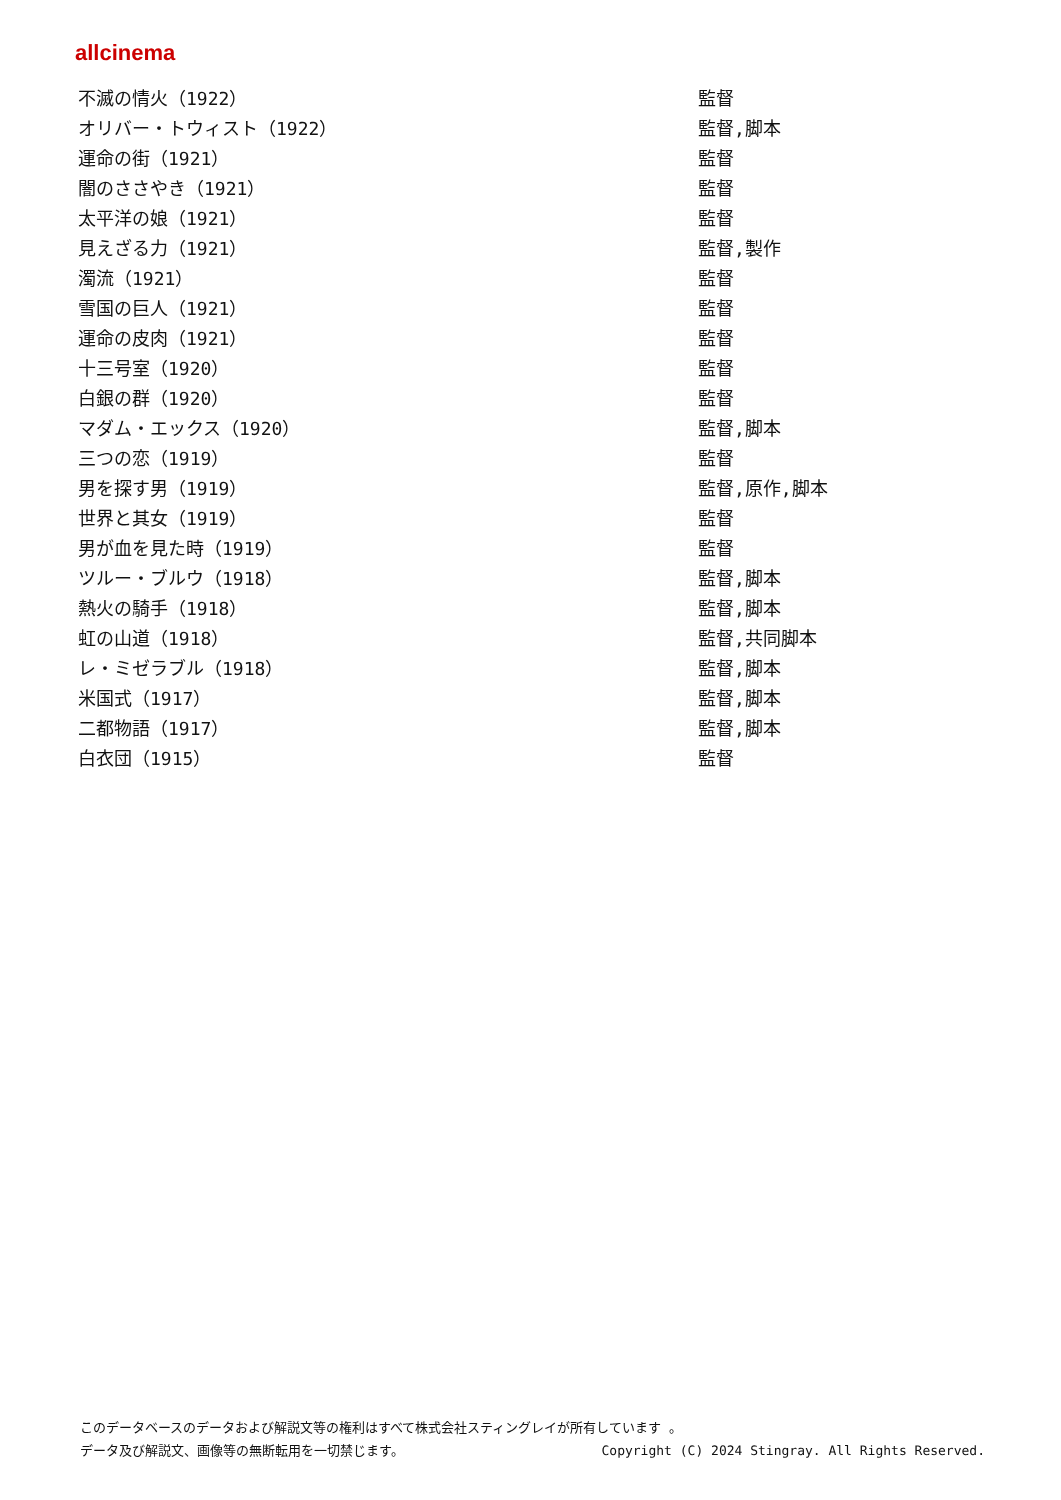allcinema
| 不滅の情火（1922） | 監督 |
| オリバー・トウィスト（1922） | 監督,脚本 |
| 運命の街（1921） | 監督 |
| 闇のささやき（1921） | 監督 |
| 太平洋の娘（1921） | 監督 |
| 見えざる力（1921） | 監督,製作 |
| 濁流（1921） | 監督 |
| 雪国の巨人（1921） | 監督 |
| 運命の皮肉（1921） | 監督 |
| 十三号室（1920） | 監督 |
| 白銀の群（1920） | 監督 |
| マダム・エックス（1920） | 監督,脚本 |
| 三つの恋（1919） | 監督 |
| 男を探す男（1919） | 監督,原作,脚本 |
| 世界と其女（1919） | 監督 |
| 男が血を見た時（1919） | 監督 |
| ツルー・ブルウ（1918） | 監督,脚本 |
| 熱火の騎手（1918） | 監督,脚本 |
| 虹の山道（1918） | 監督,共同脚本 |
| レ・ミゼラブル（1918） | 監督,脚本 |
| 米国式（1917） | 監督,脚本 |
| 二都物語（1917） | 監督,脚本 |
| 白衣団（1915） | 監督 |
このデータベースのデータおよび解説文等の権利はすべて株式会社スティングレイが所有しています 。
データ及び解説文、画像等の無断転用を一切禁じます。 Copyright (C) 2024 Stingray. All Rights Reserved.